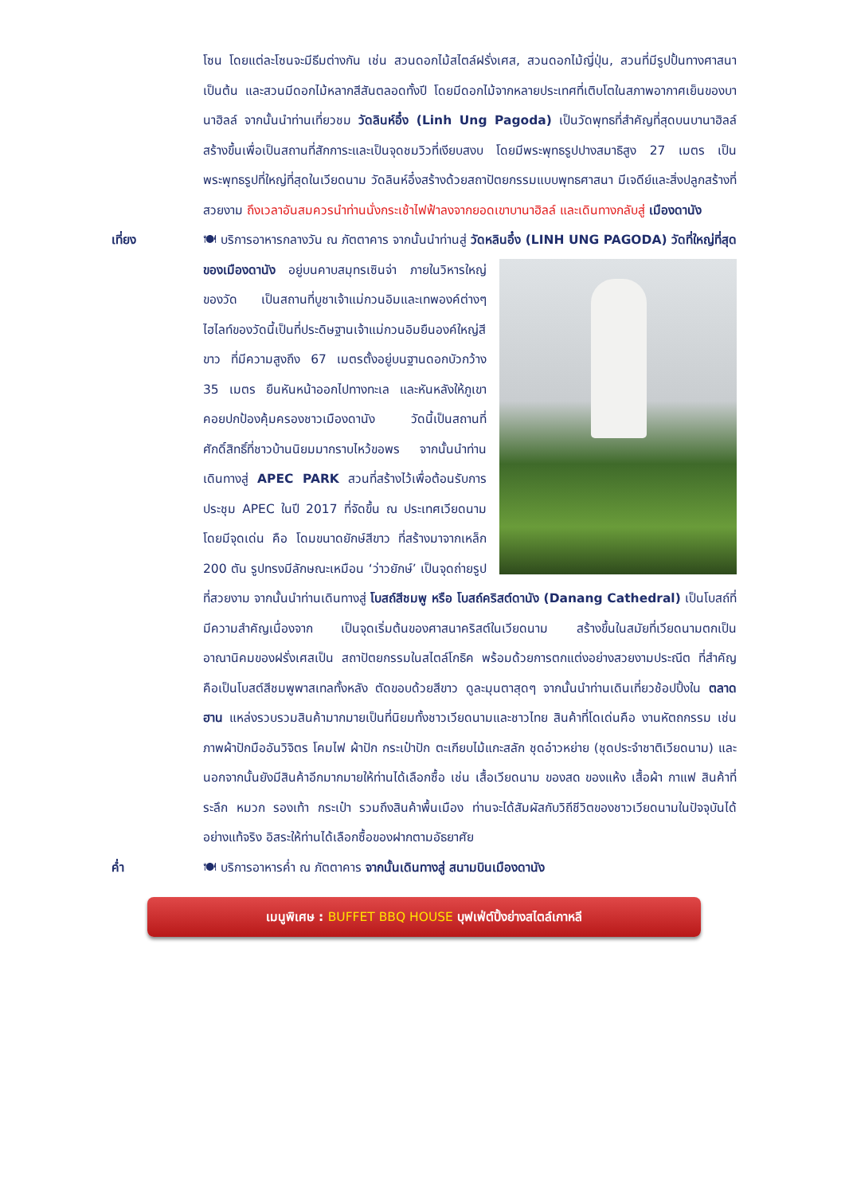โซน โดยแต่ละโซนจะมีธีมต่างกัน เช่น สวนดอกไม้สไตล์ฝรั่งเศส, สวนดอกไม้ญี่ปุ่น, สวนที่มีรูปปั้นทางศาสนา เป็นต้น และสวนมีดอกไม้หลากสีสันตลอดทั้งปี โดยมีดอกไม้จากหลายประเทศที่เติบโตในสภาพอากาศเย็นของบานาฮิลล์ จากนั้นนำท่านเที่ยวชม วัดลินห์อึ๋ง (Linh Ung Pagoda) เป็นวัดพุทธที่สำคัญที่สุดบนบานาฮิลล์ สร้างขึ้นเพื่อเป็นสถานที่สักการะและเป็นจุดชมวิวที่เงียบสงบ โดยมีพระพุทธรูปปางสมาธิสูง 27 เมตร เป็นพระพุทธรูปที่ใหญ่ที่สุดในเวียดนาม วัดลินห์อึ๋งสร้างด้วยสถาปัตยกรรมแบบพุทธศาสนา มีเจดีย์และสิ่งปลูกสร้างที่สวยงาม ถึงเวลาอันสมควรนำท่านนั่งกระเช้าไฟฟ้าลงจากยอดเขาบานาฮิลล์ และเดินทางกลับสู่ เมืองดานัง
เที่ยง 🍽 บริการอาหารกลางวัน ณ ภัตตาคาร จากนั้นนำท่านสู่ วัดหลินอึ๋ง (LINH UNG PAGODA) วัดที่ใหญ่ที่สุดของเมืองดานัง
อยู่บนคาบสมุทรเซินจ่า ภายในวิหารใหญ่ของวัด เป็นสถานที่บูชาเจ้าแม่กวนอิมและเทพองค์ต่างๆ ไฮไลท์ของวัดนี้เป็นที่ประดิษฐานเจ้าแม่กวนอิมยืนองค์ใหญ่สีขาว ที่มีความสูงถึง 67 เมตรตั้งอยู่บนฐานดอกบัวกว้าง 35 เมตร ยืนหันหน้าออกไปทางทะเล และหันหลังให้ภูเขาคอยปกป้องคุ้มครองชาวเมืองดานัง วัดนี้เป็นสถานที่ศักดิ์สิทธิ์ที่ชาวบ้านนิยมมากราบไหว้ขอพร จากนั้นนำท่านเดินทางสู่ APEC PARK สวนที่สร้างไว้เพื่อต้อนรับการประชุม APEC ในปี 2017 ที่จัดขึ้น ณ ประเทศเวียดนาม โดยมีจุดเด่น คือ โดมขนาดยักษ์สีขาว ที่สร้างมาจากเหล็ก 200 ตัน รูปทรงมีลักษณะเหมือน ‘ว่าวยักษ์’ เป็นจุดถ่ายรูปที่สวยงาม จากนั้นนำท่านเดินทางสู่ โบสถ์สีชมพู หรือ โบสถ์คริสต์ดานัง (Danang Cathedral) เป็นโบสถ์ที่มีความสำคัญเนื่องจาก เป็นจุดเริ่มต้นของศาสนาคริสต์ในเวียดนาม สร้างขึ้นในสมัยที่เวียดนามตกเป็นอาณานิคมของฝรั่งเศสเป็น สถาปัตยกรรมในสไตล์โกธิค พร้อมด้วยการตกแต่งอย่างสวยงามประณีต ที่สำคัญคือเป็นโบสต์สีชมพูพาสเทลทั้งหลัง ตัดขอบด้วยสีขาว ดูละมุนตาสุดๆ จากนั้นนำท่านเดินเที่ยวช้อปปิ้งใน ตลาดฮาน แหล่งรวบรวมสินค้ามากมายเป็นที่นิยมทั้งชาวเวียดนามและชาวไทย สินค้าที่โดเด่นคือ งานหัตถกรรม เช่น ภาพผ้าปักมืออันวิจิตร โคมไฟ ผ้าปัก กระเป๋าปัก ตะเกียบไม้แกะสลัก ชุดอ๋าวหย่าย (ชุดประจำชาติเวียดนาม) และนอกจากนั้นยังมีสินค้าอีกมากมายให้ท่านได้เลือกซื้อ เช่น เสื้อเวียดนาม ของสด ของแห้ง เสื้อผ้า กาแฟ สินค้าที่ระลึก หมวก รองเท้า กระเป๋า รวมถึงสินค้าพื้นเมือง ท่านจะได้สัมผัสกับวิถีชีวิตของชาวเวียดนามในปัจจุบันได้อย่างแท้จริง อิสระให้ท่านได้เลือกซื้อของฝากตามอัธยาศัย
ค่ำ 🍽 บริการอาหารค่ำ ณ ภัตตาคาร จากนั้นเดินทางสู่ สนามบินเมืองดานัง
เมนูพิเศษ : BUFFET BBQ HOUSE บุฟเฟ่ต์ปิ้งย่างสไตล์เกาหลี